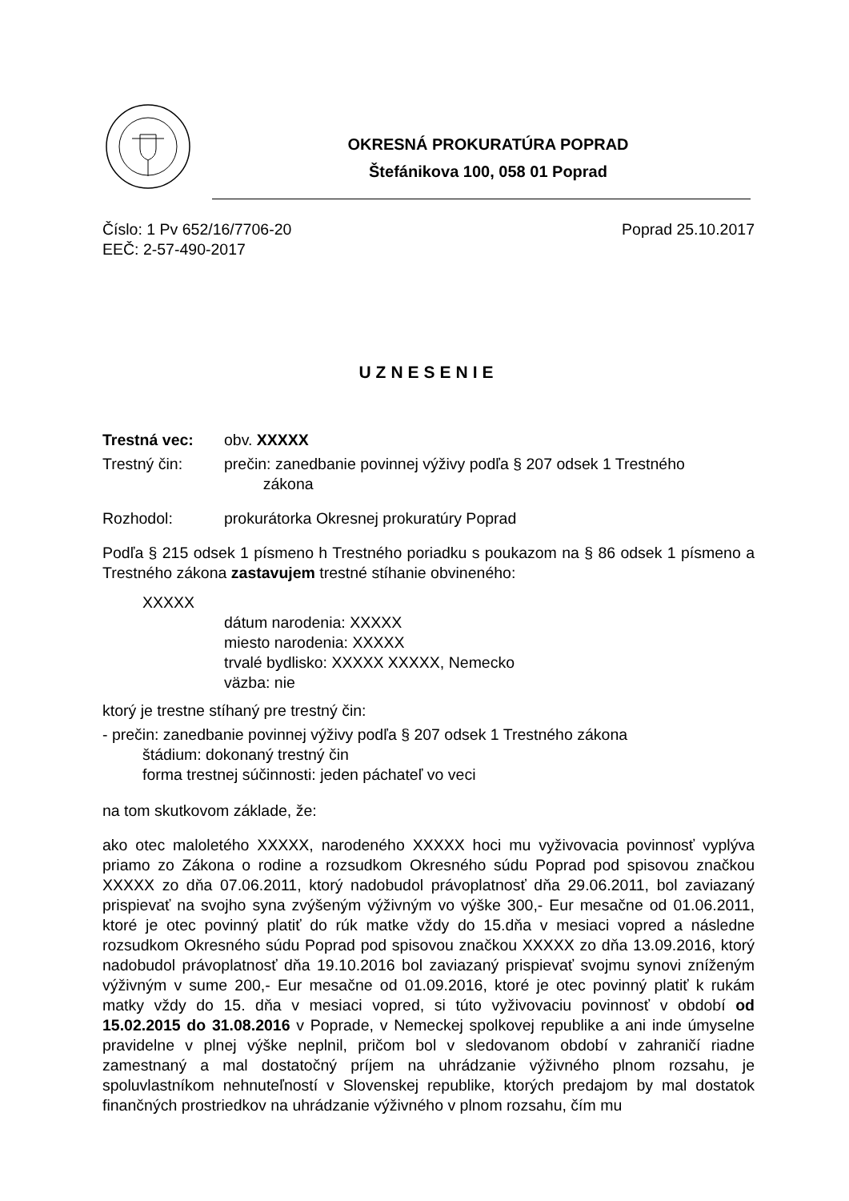OKRESNÁ PROKURATÚRA POPRAD
Štefánikova 100, 058 01 Poprad
Číslo: 1 Pv 652/16/7706-20 Poprad 25.10.2017
EEČ: 2-57-490-2017
UZNESENIE
Trestná vec: obv. XXXXX
Trestný čin: prečin: zanedbanie povinnej výživy podľa § 207 odsek 1 Trestného
zákona
Rozhodol: prokurátorka Okresnej prokuratúry Poprad
Podľa § 215 odsek 1 písmeno h Trestného poriadku s poukazom na § 86 odsek 1 písmeno a Trestného zákona zastavujem trestné stíhanie obvineného:
XXXXX
dátum narodenia: XXXXX
miesto narodenia: XXXXX
trvalé bydlisko: XXXXX XXXXX, Nemecko
väzba: nie
ktorý je trestne stíhaný pre trestný čin:
- prečin: zanedbanie povinnej výživy podľa § 207 odsek 1 Trestného zákona
štádium: dokonaný trestný čin
forma trestnej súčinnosti: jeden páchateľ vo veci
na tom skutkovom základe, že:
ako otec maloletého XXXXX, narodeného XXXXX hoci mu vyživovacia povinnosť vyplýva priamo zo Zákona o rodine a rozsudkom Okresného súdu Poprad pod spisovou značkou XXXXX zo dňa 07.06.2011, ktorý nadobudol právoplatnosť dňa 29.06.2011, bol zaviazaný prispievať na svojho syna zvýšeným výživným vo výške 300,- Eur mesačne od 01.06.2011, ktoré je otec povinný platiť do rúk matke vždy do 15.dňa v mesiaci vopred a následne rozsudkom Okresného súdu Poprad pod spisovou značkou XXXXX zo dňa 13.09.2016, ktorý nadobudol právoplatnosť dňa 19.10.2016 bol zaviazaný prispievať svojmu synovi zníženým výživným v sume 200,- Eur mesačne od 01.09.2016, ktoré je otec povinný platiť k rukám matky vždy do 15. dňa v mesiaci vopred, si túto vyživovaciu povinnosť v období od 15.02.2015 do 31.08.2016 v Poprade, v Nemeckej spolkovej republike a ani inde úmyselne pravidelne v plnej výške neplnil, pričom bol v sledovanom období v zahraničí riadne zamestnaný a mal dostatočný príjem na uhrádzanie výživného plnom rozsahu, je spoluvlastníkom nehnuteľností v Slovenskej republike, ktorých predajom by mal dostatok finančných prostriedkov na uhrádzanie výživného v plnom rozsahu, čím mu